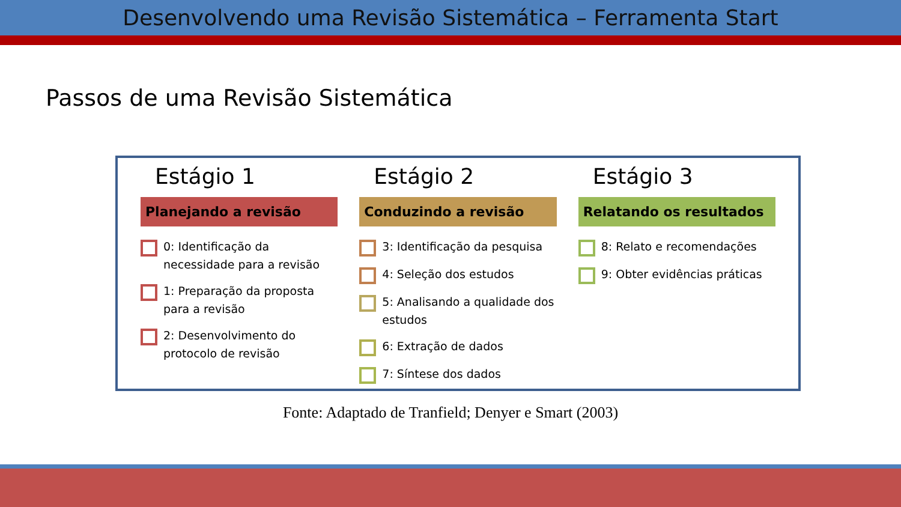Desenvolvendo uma Revisão Sistemática – Ferramenta Start
Passos de uma Revisão Sistemática
Estágio 1
Planejando a revisão
0: Identificação da necessidade para a revisão
1: Preparação da proposta para a revisão
2: Desenvolvimento do protocolo de revisão
Estágio 2
Conduzindo a revisão
3: Identificação da pesquisa
4: Seleção dos estudos
5: Analisando a qualidade dos estudos
6: Extração de dados
7: Síntese dos dados
Estágio 3
Relatando os resultados
8: Relato e recomendações
9: Obter evidências práticas
Fonte: Adaptado de Tranfield; Denyer e Smart (2003)